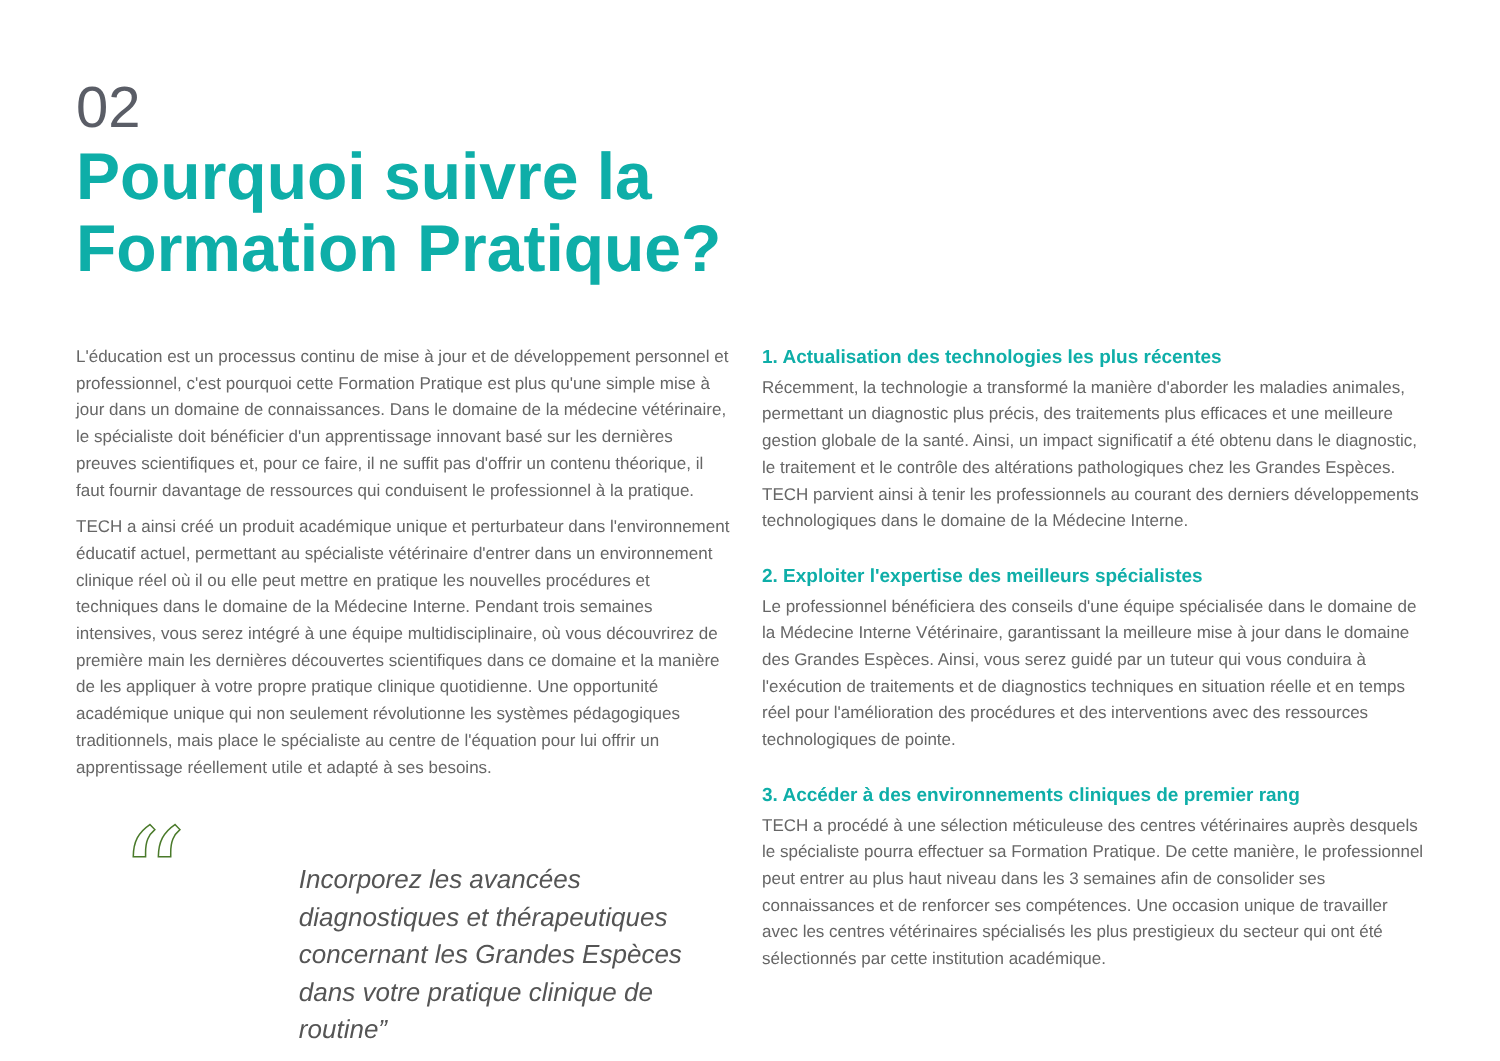02
Pourquoi suivre la
Formation Pratique?
L'éducation est un processus continu de mise à jour et de développement personnel et professionnel, c'est pourquoi cette Formation Pratique est plus qu'une simple mise à jour dans un domaine de connaissances. Dans le domaine de la médecine vétérinaire, le spécialiste doit bénéficier d'un apprentissage innovant basé sur les dernières preuves scientifiques et, pour ce faire, il ne suffit pas d'offrir un contenu théorique, il faut fournir davantage de ressources qui conduisent le professionnel à la pratique.
TECH a ainsi créé un produit académique unique et perturbateur dans l'environnement éducatif actuel, permettant au spécialiste vétérinaire d'entrer dans un environnement clinique réel où il ou elle peut mettre en pratique les nouvelles procédures et techniques dans le domaine de la Médecine Interne. Pendant trois semaines intensives, vous serez intégré à une équipe multidisciplinaire, où vous découvrirez de première main les dernières découvertes scientifiques dans ce domaine et la manière de les appliquer à votre propre pratique clinique quotidienne. Une opportunité académique unique qui non seulement révolutionne les systèmes pédagogiques traditionnels, mais place le spécialiste au centre de l'équation pour lui offrir un apprentissage réellement utile et adapté à ses besoins.
“
Incorporez les avancées diagnostiques et thérapeutiques concernant les Grandes Espèces dans votre pratique clinique de routine”
1. Actualisation des technologies les plus récentes
Récemment, la technologie a transformé la manière d'aborder les maladies animales, permettant un diagnostic plus précis, des traitements plus efficaces et une meilleure gestion globale de la santé. Ainsi, un impact significatif a été obtenu dans le diagnostic, le traitement et le contrôle des altérations pathologiques chez les Grandes Espèces. TECH parvient ainsi à tenir les professionnels au courant des derniers développements technologiques dans le domaine de la Médecine Interne.
2. Exploiter l'expertise des meilleurs spécialistes
Le professionnel bénéficiera des conseils d'une équipe spécialisée dans le domaine de la Médecine Interne Vétérinaire, garantissant la meilleure mise à jour dans le domaine des Grandes Espèces. Ainsi, vous serez guidé par un tuteur qui vous conduira à l'exécution de traitements et de diagnostics techniques en situation réelle et en temps réel pour l'amélioration des procédures et des interventions avec des ressources technologiques de pointe.
3. Accéder à des environnements cliniques de premier rang
TECH a procédé à une sélection méticuleuse des centres vétérinaires auprès desquels le spécialiste pourra effectuer sa Formation Pratique. De cette manière, le professionnel peut entrer au plus haut niveau dans les 3 semaines afin de consolider ses connaissances et de renforcer ses compétences. Une occasion unique de travailler avec les centres vétérinaires spécialisés les plus prestigieux du secteur qui ont été sélectionnés par cette institution académique.